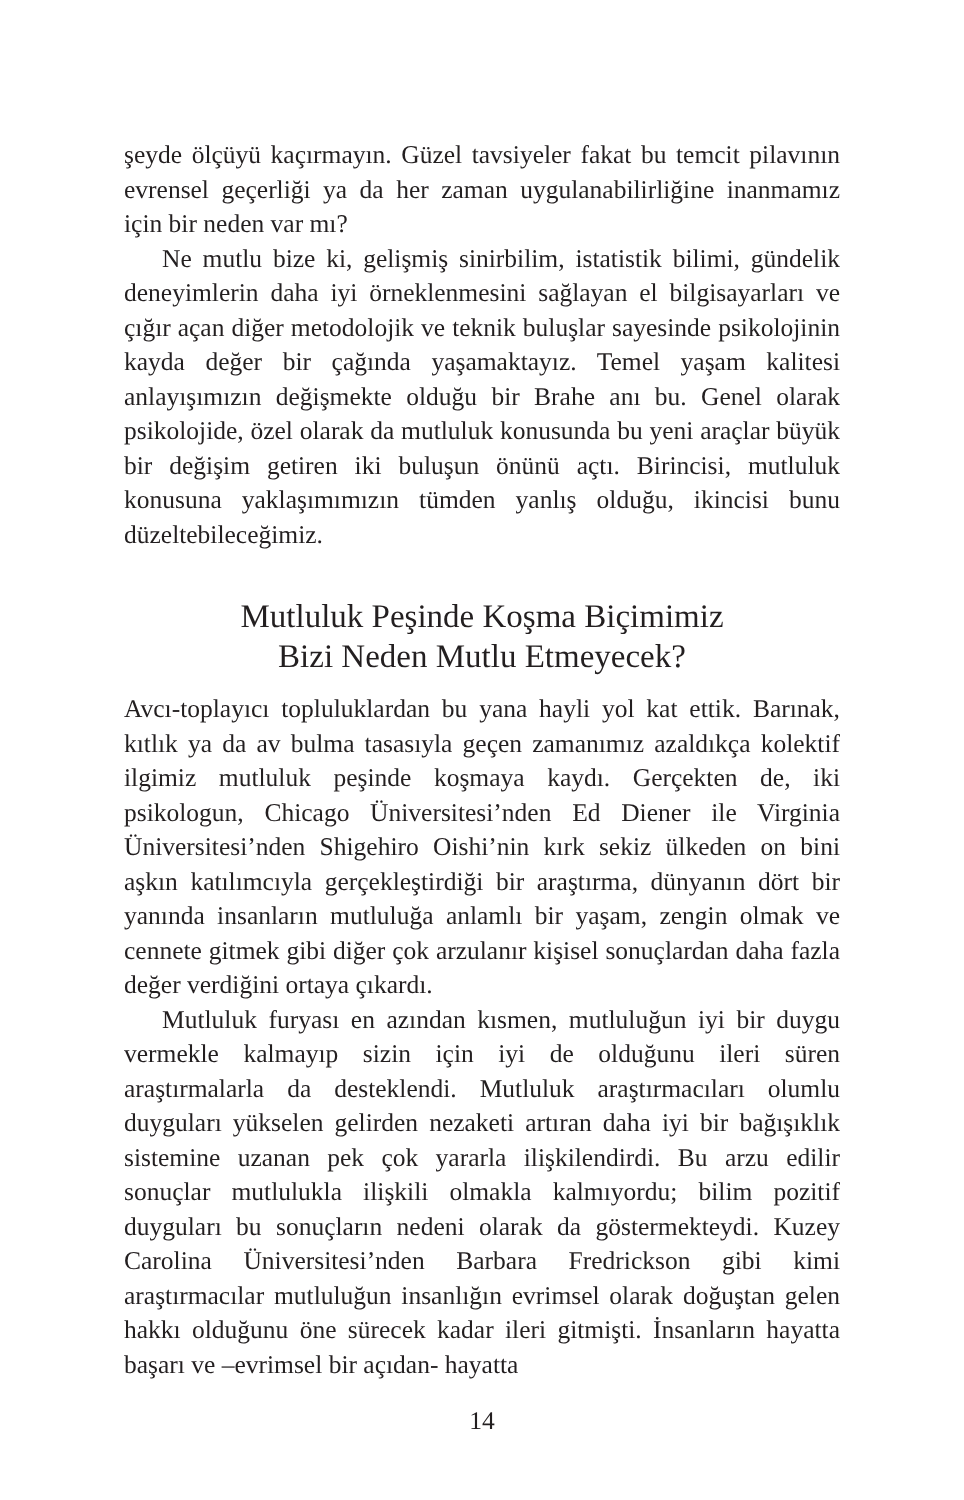şeyde ölçüyü kaçırmayın. Güzel tavsiyeler fakat bu temcit pilavının evrensel geçerliği ya da her zaman uygulanabilirliğine inanmamız için bir neden var mı?
Ne mutlu bize ki, gelişmiş sinirbilim, istatistik bilimi, gündelik deneyimlerin daha iyi örneklenmesini sağlayan el bilgisayarları ve çığır açan diğer metodolojik ve teknik buluşlar sayesinde psikolojinin kayda değer bir çağında yaşamaktayız. Temel yaşam kalitesi anlayışımızın değişmekte olduğu bir Brahe anı bu. Genel olarak psikolojide, özel olarak da mutluluk konusunda bu yeni araçlar büyük bir değişim getiren iki buluşun önünü açtı. Birincisi, mutluluk konusuna yaklaşımımızın tümden yanlış olduğu, ikincisi bunu düzeltebileceğimiz.
Mutluluk Peşinde Koşma Biçimimiz
Bizi Neden Mutlu Etmeyecek?
Avcı-toplayıcı topluluklardan bu yana hayli yol kat ettik. Barınak, kıtlık ya da av bulma tasasıyla geçen zamanımız azaldıkça kolektif ilgimiz mutluluk peşinde koşmaya kaydı. Gerçekten de, iki psikologun, Chicago Üniversitesi’nden Ed Diener ile Virginia Üniversitesi’nden Shigehiro Oishi’nin kırk sekiz ülkeden on bini aşkın katılımcıyla gerçekleştirdiği bir araştırma, dünyanın dört bir yanında insanların mutluluğa anlamlı bir yaşam, zengin olmak ve cennete gitmek gibi diğer çok arzulanır kişisel sonuçlardan daha fazla değer verdiğini ortaya çıkardı.
Mutluluk furyası en azından kısmen, mutluluğun iyi bir duygu vermekle kalmayıp sizin için iyi de olduğunu ileri süren araştırmalarla da desteklendi. Mutluluk araştırmacıları olumlu duyguları yükselen gelirden nezaketi artıran daha iyi bir bağışıklık sistemine uzanan pek çok yararla ilişkilendirdi. Bu arzu edilir sonuçlar mutlulukla ilişkili olmakla kalmıyordu; bilim pozitif duyguları bu sonuçların nedeni olarak da göstermekteydi. Kuzey Carolina Üniversitesi’nden Barbara Fredrickson gibi kimi araştırmacılar mutluluğun insanlığın evrimsel olarak doğuştan gelen hakkı olduğunu öne sürecek kadar ileri gitmişti. İnsanların hayatta başarı ve –evrimsel bir açıdan- hayatta
14